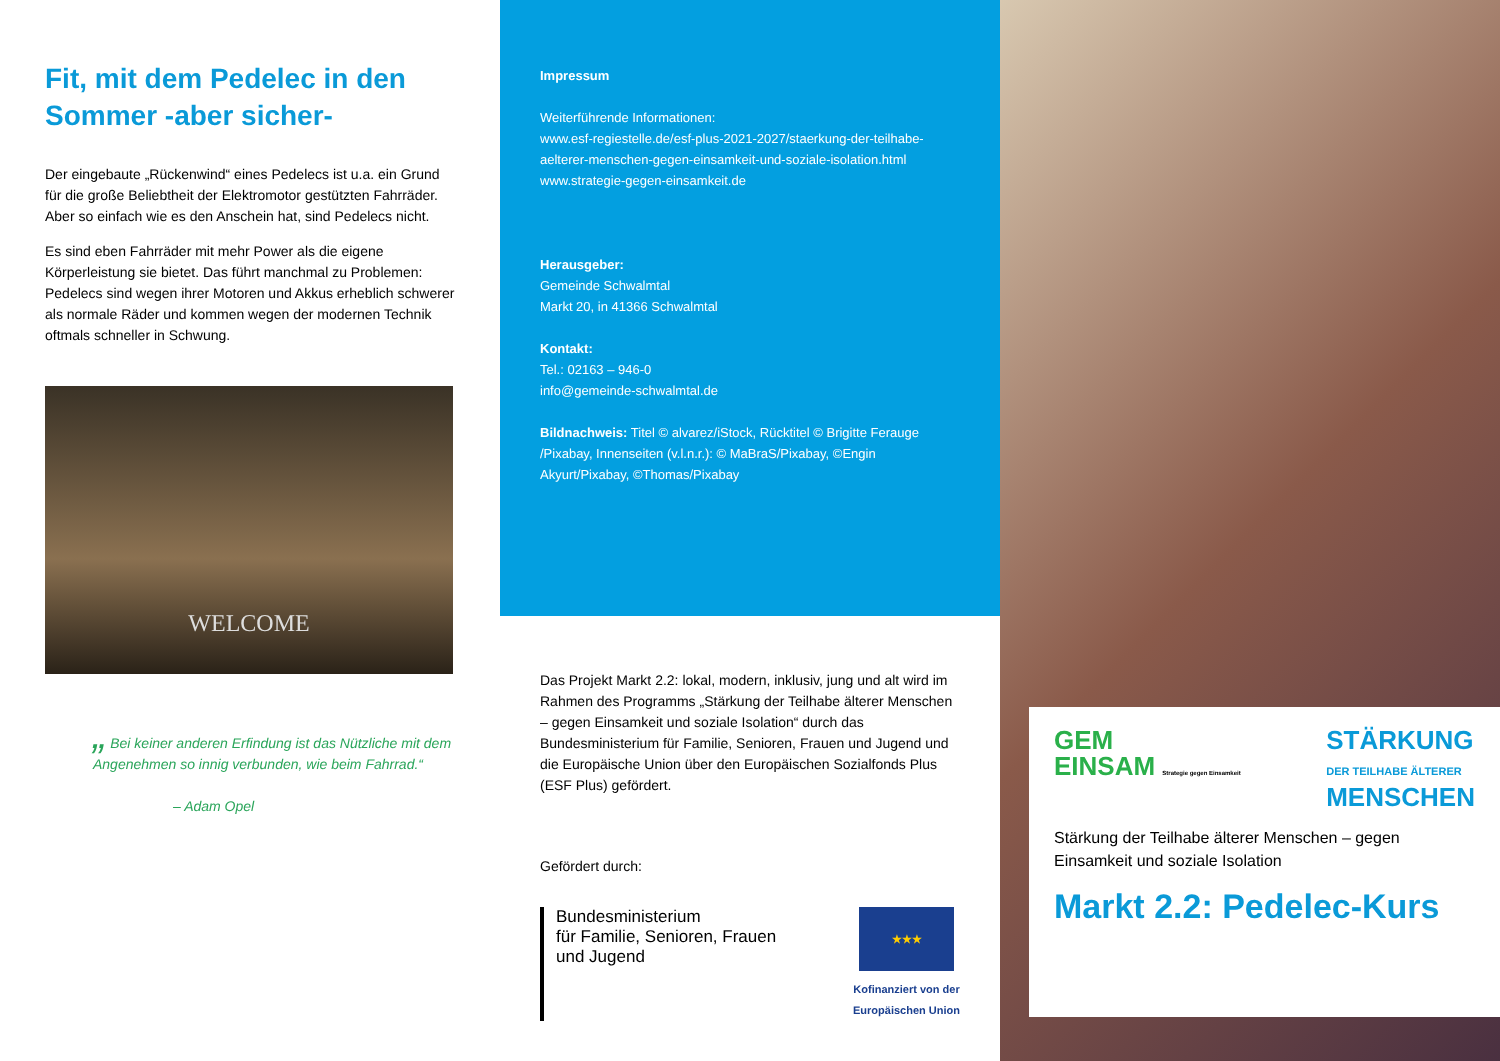Fit, mit dem Pedelec in den Sommer -aber sicher-
Der eingebaute „Rückenwind“ eines Pedelecs ist u.a. ein Grund für die große Beliebtheit der Elektromotor gestützten Fahrräder. Aber so einfach wie es den Anschein hat, sind Pedelecs nicht.
Es sind eben Fahrräder mit mehr Power als die eigene Körperleistung sie bietet. Das führt manchmal zu Problemen: Pedelecs sind wegen ihrer Motoren und Akkus erheblich schwerer als normale Räder und kommen wegen der modernen Technik oftmals schneller in Schwung.
WELCOME
„ Bei keiner anderen Erfindung ist das Nützliche mit dem Angenehmen so innig verbunden, wie beim Fahrrad.“
– Adam Opel
Impressum
Weiterführende Informationen:
www.esf-regiestelle.de/esf-plus-2021-2027/staerkung-der-teilhabe-aelterer-menschen-gegen-einsamkeit-und-soziale-isolation.html
www.strategie-gegen-einsamkeit.de
Herausgeber:
Gemeinde Schwalmtal
Markt 20, in 41366 Schwalmtal
Kontakt:
Tel.: 02163 – 946-0
info@gemeinde-schwalmtal.de
Bildnachweis: Titel © alvarez/iStock, Rücktitel © Brigitte Ferauge /Pixabay, Innenseiten (v.l.n.r.): © MaBraS/Pixabay, ©Engin Akyurt/Pixabay, ©Thomas/Pixabay
Das Projekt Markt 2.2: lokal, modern, inklusiv, jung und alt wird im Rahmen des Programms „Stärkung der Teilhabe älterer Menschen – gegen Einsamkeit und soziale Isolation“ durch das Bundesministerium für Familie, Senioren, Frauen und Jugend und die Europäische Union über den Europäischen Sozialfonds Plus (ESF Plus) gefördert.
Gefördert durch:
Bundesministerium
für Familie, Senioren, Frauen
und Jugend
★★★
Kofinanziert von der
Europäischen Union
GEM
EINSAM Strategie gegen Einsamkeit
STÄRKUNG
DER TEILHABE ÄLTERER
MENSCHEN
Stärkung der Teilhabe älterer Menschen – gegen Einsamkeit und soziale Isolation
Markt 2.2: Pedelec-Kurs